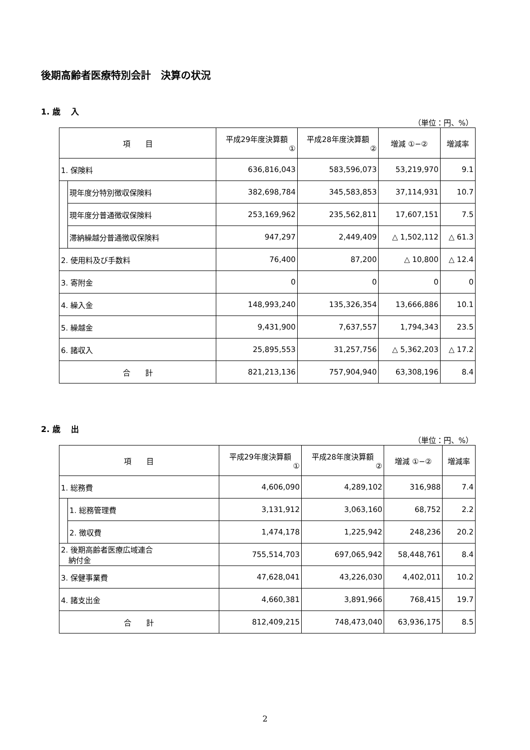後期高齢者医療特別会計　決算の状況
1. 歳　 入
（単位：円、%）
| 項 目 | | 平成29年度決算額 ① | 平成28年度決算額 ② | 増減 ①−② | 増減率 |
| --- | --- | --- | --- | --- | --- |
| 1. 保険料 | | 636,816,043 | 583,596,073 | 53,219,970 | 9.1 |
| | 現年度分特別徴収保険料 | 382,698,784 | 345,583,853 | 37,114,931 | 10.7 |
| | 現年度分普通徴収保険料 | 253,169,962 | 235,562,811 | 17,607,151 | 7.5 |
| | 滞納繰越分普通徴収保険料 | 947,297 | 2,449,409 | △ 1,502,112 | △ 61.3 |
| 2. 使用料及び手数料 | | 76,400 | 87,200 | △ 10,800 | △ 12.4 |
| 3. 寄附金 | | 0 | 0 | 0 | 0 |
| 4. 繰入金 | | 148,993,240 | 135,326,354 | 13,666,886 | 10.1 |
| 5. 繰越金 | | 9,431,900 | 7,637,557 | 1,794,343 | 23.5 |
| 6. 諸収入 | | 25,895,553 | 31,257,756 | △ 5,362,203 | △ 17.2 |
| 合 計 | | 821,213,136 | 757,904,940 | 63,308,196 | 8.4 |
2. 歳　 出
（単位：円、%）
| 項 目 | | 平成29年度決算額 ① | 平成28年度決算額 ② | 増減 ①−② | 増減率 |
| --- | --- | --- | --- | --- | --- |
| 1. 総務費 | | 4,606,090 | 4,289,102 | 316,988 | 7.4 |
| | 1. 総務管理費 | 3,131,912 | 3,063,160 | 68,752 | 2.2 |
| | 2. 徴収費 | 1,474,178 | 1,225,942 | 248,236 | 20.2 |
| 2. 後期高齢者医療広域連合 納付金 | | 755,514,703 | 697,065,942 | 58,448,761 | 8.4 |
| 3. 保健事業費 | | 47,628,041 | 43,226,030 | 4,402,011 | 10.2 |
| 4. 諸支出金 | | 4,660,381 | 3,891,966 | 768,415 | 19.7 |
| 合 計 | | 812,409,215 | 748,473,040 | 63,936,175 | 8.5 |
2